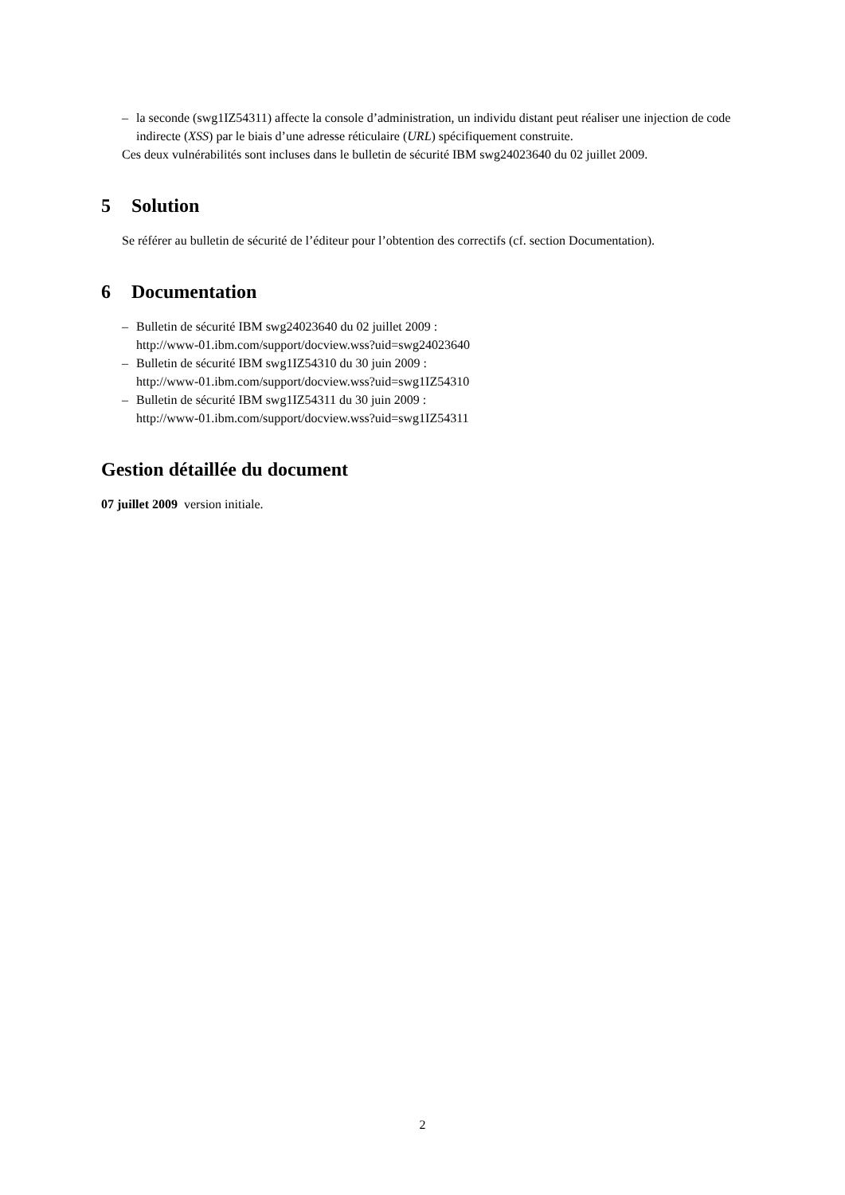– la seconde (swg1IZ54311) affecte la console d’administration, un individu distant peut réaliser une injection de code indirecte (XSS) par le biais d’une adresse réticulaire (URL) spécifiquement construite.
Ces deux vulnérabilités sont incluses dans le bulletin de sécurité IBM swg24023640 du 02 juillet 2009.
5 Solution
Se référer au bulletin de sécurité de l’éditeur pour l’obtention des correctifs (cf. section Documentation).
6 Documentation
– Bulletin de sécurité IBM swg24023640 du 02 juillet 2009 :
http://www-01.ibm.com/support/docview.wss?uid=swg24023640
– Bulletin de sécurité IBM swg1IZ54310 du 30 juin 2009 :
http://www-01.ibm.com/support/docview.wss?uid=swg1IZ54310
– Bulletin de sécurité IBM swg1IZ54311 du 30 juin 2009 :
http://www-01.ibm.com/support/docview.wss?uid=swg1IZ54311
Gestion détaillée du document
07 juillet 2009 version initiale.
2